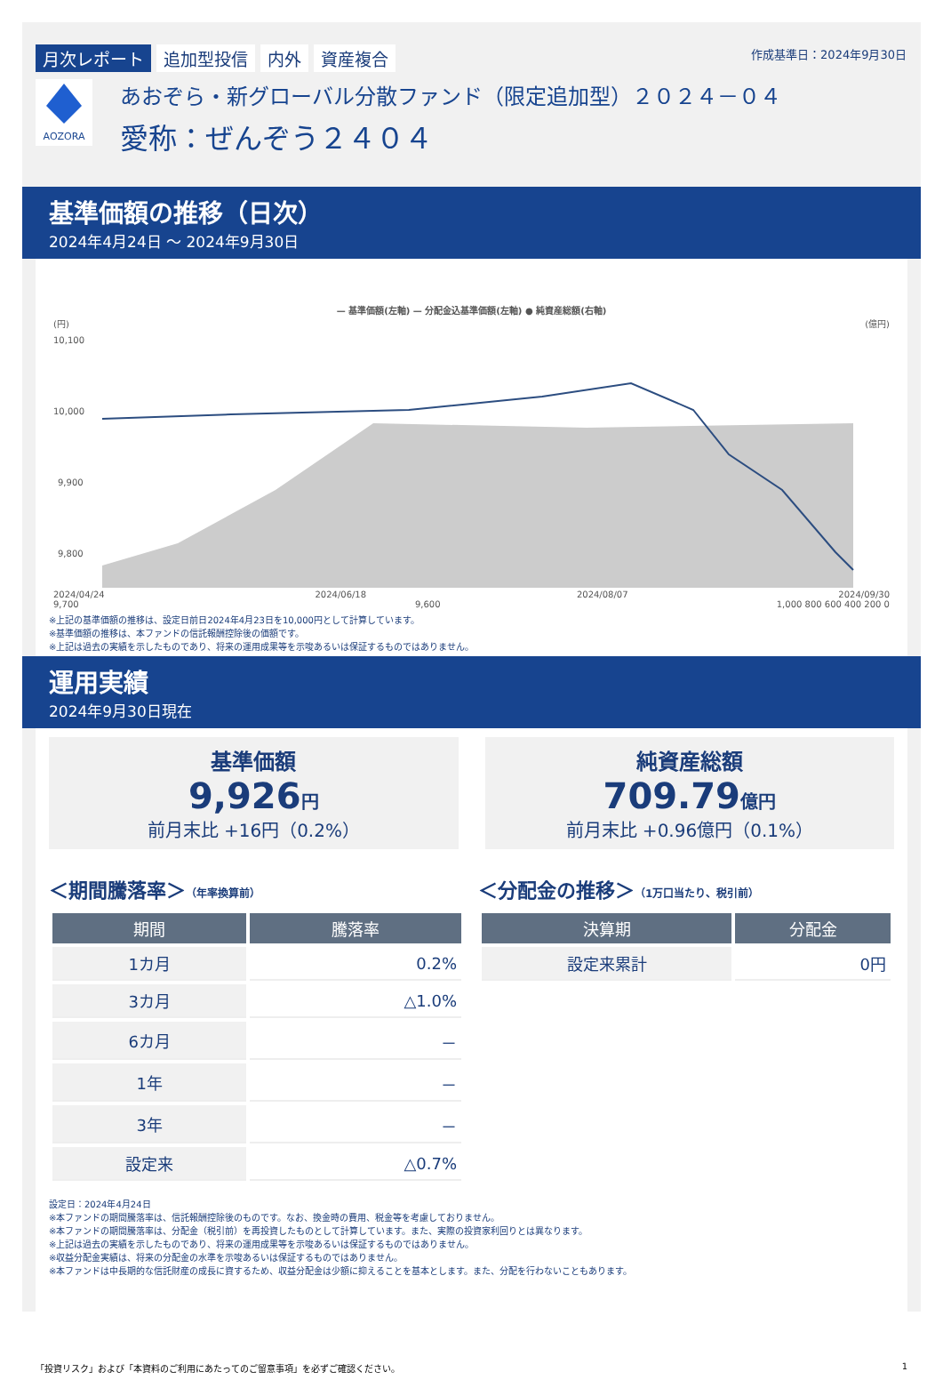月次レポート 追加型投信 内外 資産複合
作成基準日：2024年9月30日
AOZORA
あおぞら・新グローバル分散ファンド（限定追加型）２０２４－０４
愛称：ぜんぞう２４０４
基準価額の推移（日次）
2024年4月24日 ～ 2024年9月30日
— 基準価額(左軸) — 分配金込基準価額(左軸) ● 純資産総額(右軸)
(円) (億円)
10,100
10,000
9,900
9,800
2024/04/24 2024/06/18 2024/08/07 2024/09/30
9,700 9,600 1,000 800 600 400 200 0
※上記の基準価額の推移は、設定日前日2024年4月23日を10,000円として計算しています。
※基準価額の推移は、本ファンドの信託報酬控除後の価額です。
※上記は過去の実績を示したものであり、将来の運用成果等を示唆あるいは保証するものではありません。
運用実績
2024年9月30日現在
基準価額
9,926円
前月末比 +16円（0.2%）
純資産総額
709.79億円
前月末比 +0.96億円（0.1%）
＜期間騰落率＞（年率換算前）
| 期間 | 騰落率 |
| --- | --- |
| 1カ月 | 0.2% |
| 3カ月 | △1.0% |
| 6カ月 | － |
| 1年 | － |
| 3年 | － |
| 設定来 | △0.7% |
＜分配金の推移＞（1万口当たり、税引前）
| 決算期 | 分配金 |
| --- | --- |
| 設定来累計 | 0円 |
設定日：2024年4月24日
※本ファンドの期間騰落率は、信託報酬控除後のものです。なお、換金時の費用、税金等を考慮しておりません。
※本ファンドの期間騰落率は、分配金（税引前）を再投資したものとして計算しています。また、実際の投資家利回りとは異なります。
※上記は過去の実績を示したものであり、将来の運用成果等を示唆あるいは保証するものではありません。
※収益分配金実績は、将来の分配金の水準を示唆あるいは保証するものではありません。
※本ファンドは中長期的な信託財産の成長に資するため、収益分配金は少額に抑えることを基本とします。また、分配を行わないこともあります。
「投資リスク」および「本資料のご利用にあたってのご留意事項」を必ずご確認ください。 1